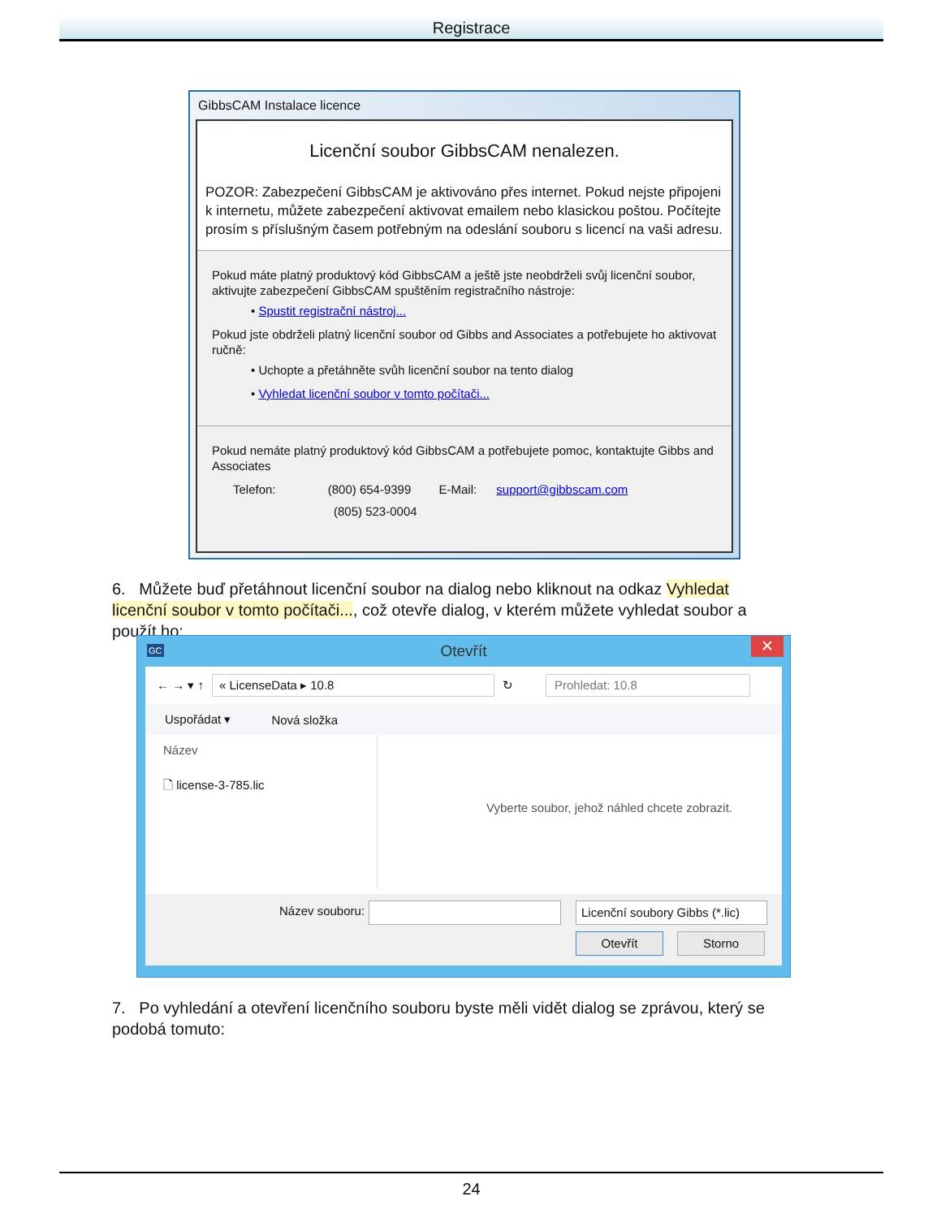Registrace
GibbsCAM Instalace licence
Licenční soubor GibbsCAM nenalezen.
POZOR: Zabezpečení GibbsCAM je aktivováno přes internet. Pokud nejste připojeni k internetu, můžete zabezpečení aktivovat emailem nebo klasickou poštou. Počítejte prosím s příslušným časem potřebným na odeslání souboru s licencí na vaši adresu.
Pokud máte platný produktový kód GibbsCAM a ještě jste neobdrželi svůj licenční soubor, aktivujte zabezpečení GibbsCAM spuštěním registračního nástroje:
• Spustit registrační nástroj...
Pokud jste obdrželi platný licenční soubor od Gibbs and Associates a potřebujete ho aktivovat ručně:
• Uchopte a přetáhněte svůh licenční soubor na tento dialog
• Vyhledat licenční soubor v tomto počítači...
Pokud nemáte platný produktový kód GibbsCAM a potřebujete pomoc, kontaktujte Gibbs and Associates
Telefon: (800) 654-9399 E-Mail: support@gibbscam.com
(805) 523-0004
6. Můžete buď přetáhnout licenční soubor na dialog nebo kliknout na odkaz Vyhledat licenční soubor v tomto počítači..., což otevře dialog, v kterém můžete vyhledat soubor a použít ho:
GC Otevřít ✕
← → ▾ ↑ « LicenseData ▸ 10.8 ↻ Prohledat: 10.8
Uspořádat ▾ Nová složka
Název
🗋 license-3-785.lic
Vyberte soubor, jehož náhled chcete zobrazit.
Název souboru: Licenční soubory Gibbs (*.lic)
Otevřít Storno
7. Po vyhledání a otevření licenčního souboru byste měli vidět dialog se zprávou, který se podobá tomuto:
24